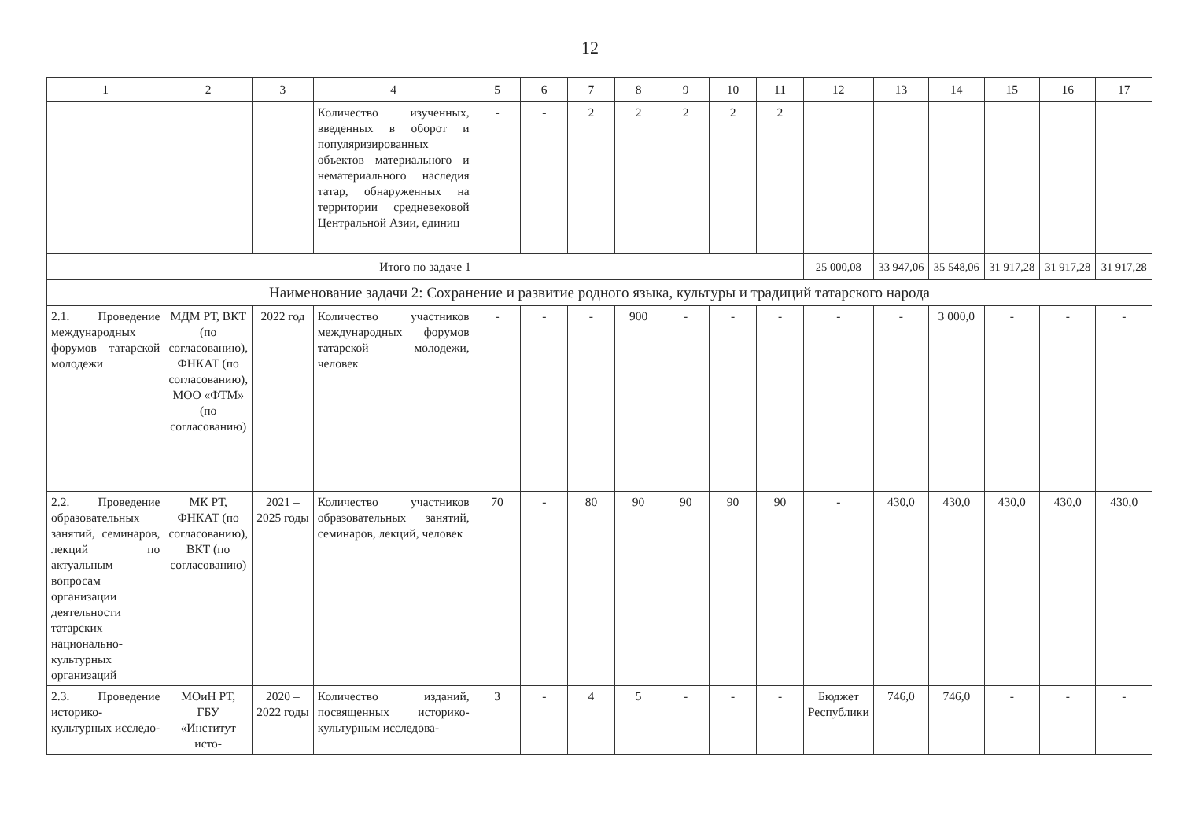12
| 1 | 2 | 3 | 4 | 5 | 6 | 7 | 8 | 9 | 10 | 11 | 12 | 13 | 14 | 15 | 16 | 17 |
| --- | --- | --- | --- | --- | --- | --- | --- | --- | --- | --- | --- | --- | --- | --- | --- | --- |
| | | | Количество изученных, введенных в оборот и популяризированных объектов материального и нематериального наследия татар, обнаруженных на территории средневековой Центральной Азии, единиц | - | - | 2 | 2 | 2 | 2 | 2 | | | | | | |
| Итого по задаче 1 | | | | | | | | | | | 25 000,08 | 33 947,06 | 35 548,06 | 31 917,28 | 31 917,28 | 31 917,28 |
| Наименование задачи 2: Сохранение и развитие родного языка, культуры и традиций татарского народа | | | | | | | | | | | | | | | | |
| 2.1. Проведение международных форумов татарской молодежи | МДМ РТ, ВКТ (по согласованию), ФНКАТ (по согласованию), МОО «ФТМ» (по согласованию) | 2022 год | Количество участников международных форумов татарской молодежи, человек | - | - | - | 900 | - | - | - | - | - | 3 000,0 | - | - | - |
| 2.2. Проведение образовательных занятий, семинаров, лекций по актуальным вопросам организации деятельности татарских национально-культурных организаций | МК РТ, ФНКАТ (по согласованию), ВКТ (по согласованию) | 2021 – 2025 годы | Количество участников образовательных занятий, семинаров, лекций, человек | 70 | - | 80 | 90 | 90 | 90 | 90 | - | 430,0 | 430,0 | 430,0 | 430,0 | 430,0 |
| 2.3. Проведение историко-культурных исследо- | МОиН РТ, ГБУ «Институт исто- | 2020 – 2022 годы | Количество изданий, посвященных историко-культурным исследова- | 3 | - | 4 | 5 | - | - | - | Бюджет Республики | 746,0 | 746,0 | - | - | - |